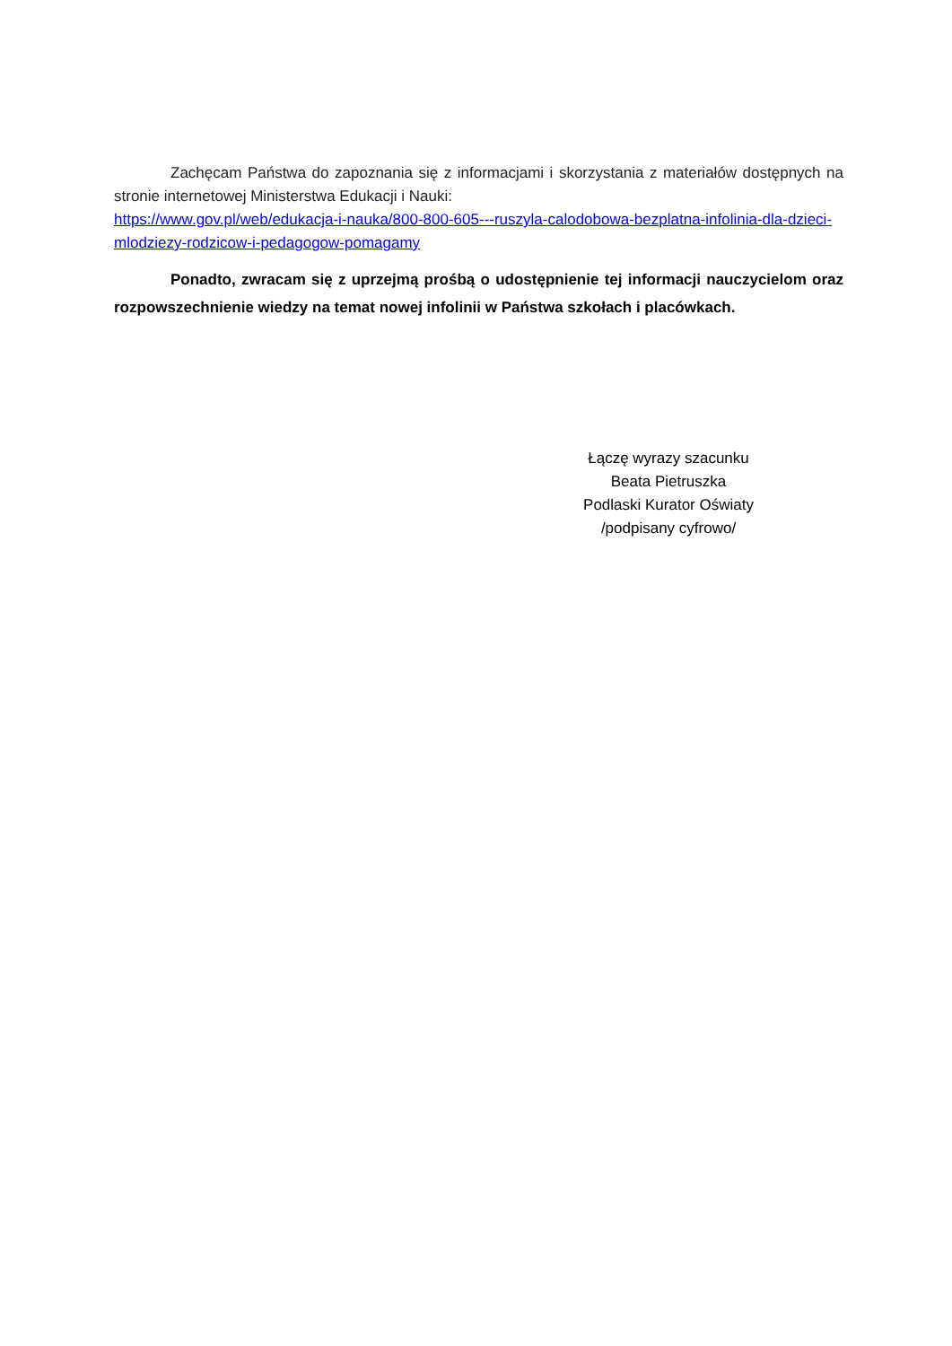Zachęcam Państwa do zapoznania się z informacjami i skorzystania z materiałów dostępnych na stronie internetowej Ministerstwa Edukacji i Nauki:
https://www.gov.pl/web/edukacja-i-nauka/800-800-605---ruszyla-calodobowa-bezplatna-infolinia-dla-dzieci-mlodziezy-rodzicow-i-pedagogow-pomagamy
Ponadto, zwracam się z uprzejmą prośbą o udostępnienie tej informacji nauczycielom oraz rozpowszechnienie wiedzy na temat nowej infolinii w Państwa szkołach i placówkach.
Łączę wyrazy szacunku
Beata Pietruszka
Podlaski Kurator Oświaty
/podpisany cyfrowo/